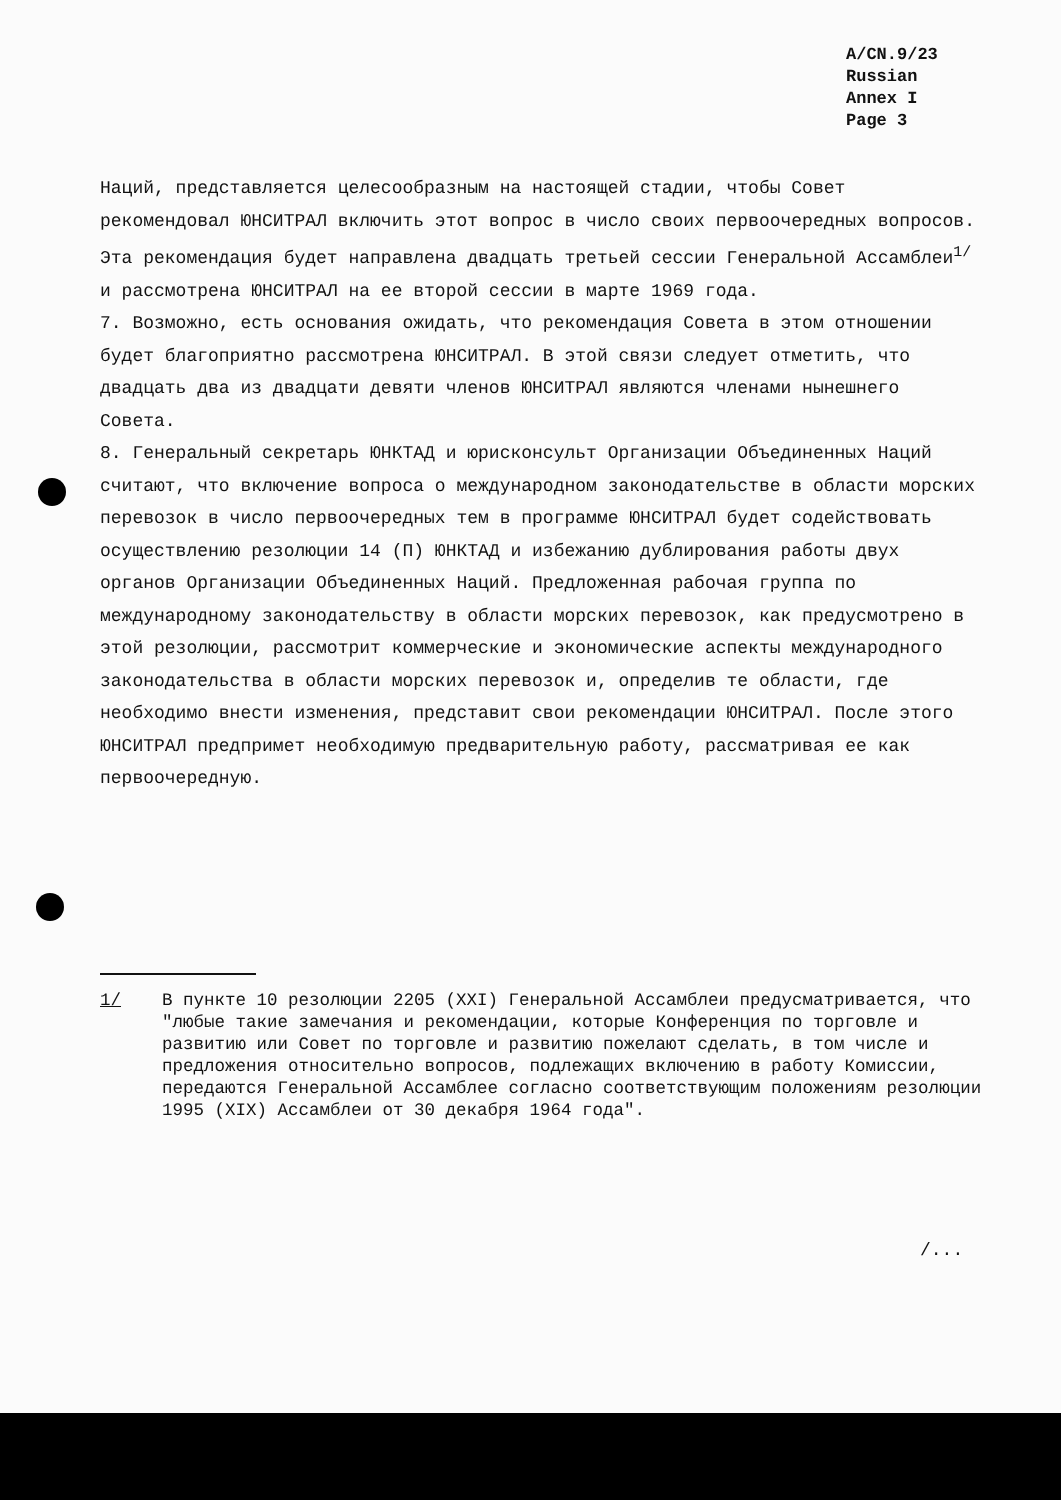A/CN.9/23
Russian
Annex I
Page 3
Наций, представляется целесообразным на настоящей стадии, чтобы Совет рекомендовал ЮНСИТРАЛ включить этот вопрос в число своих первоочередных вопросов. Эта рекомендация будет направлена двадцать третьей сессии Генеральной Ассамблеи<sup>1/</sup> и рассмотрена ЮНСИТРАЛ на ее второй сессии в марте 1969 года.
7. Возможно, есть основания ожидать, что рекомендация Совета в этом отношении будет благоприятно рассмотрена ЮНСИТРАЛ. В этой связи следует отметить, что двадцать два из двадцати девяти членов ЮНСИТРАЛ являются членами нынешнего Совета.
8. Генеральный секретарь ЮНКТАД и юрисконсульт Организации Объединенных Наций считают, что включение вопроса о международном законодательстве в области морских перевозок в число первоочередных тем в программе ЮНСИТРАЛ будет содействовать осуществлению резолюции 14 (П) ЮНКТАД и избежанию дублирования работы двух органов Организации Объединенных Наций. Предложенная рабочая группа по международному законодательству в области морских перевозок, как предусмотрено в этой резолюции, рассмотрит коммерческие и экономические аспекты международного законодательства в области морских перевозок и, определив те области, где необходимо внести изменения, представит свои рекомендации ЮНСИТРАЛ. После этого ЮНСИТРАЛ предпримет необходимую предварительную работу, рассматривая ее как первоочередную.
1/ В пункте 10 резолюции 2205 (XXI) Генеральной Ассамблеи предусматривается, что "любые такие замечания и рекомендации, которые Конференция по торговле и развитию или Совет по торговле и развитию пожелают сделать, в том числе и предложения относительно вопросов, подлежащих включению в работу Комиссии, передаются Генеральной Ассамблее согласно соответствующим положениям резолюции 1995 (XIX) Ассамблеи от 30 декабря 1964 года".
/...